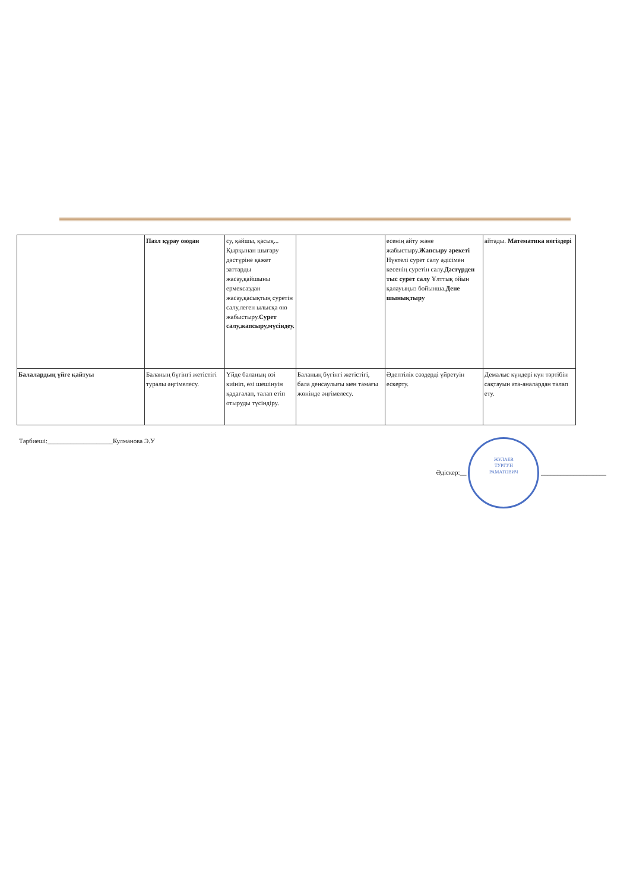| | Пазл құрау оюдан | су, қайшы, қасық... Қырқынан шығару дәстүріне қажет заттарды жасау,қайшыны ермексаздан жасау,қасықтың суретін салу,леген ылысқа ою жабыстыру. Сурет салу,жапсыру,мүсіндеу. | | есенің айту және жабыстыру. Жапсыру әрекеті Нүктелі сурет салу әдісімен кесенің суретін салу. Дәстүрден тыс сурет салу Ұлттық ойын қалауыңыз бойынша. Дене шынықтыру | айтады. Математика негіздері |
| Балалардың үйге қайтуы | Баланың бүгінгі жетістігі туралы әңгімелесу. | Үйде баланың өзі киініп, өзі шешінуін қадағалап, талап етіп отыруды түсіндіру. | Баланың бүгінгі жетістігі, бала денсаулығы мен тамағы жөнінде әңгімелесу. | Әдептілік сөздерді үйретуін ескерту. | Демалыс күндері күн тәртібін сақтауын ата-аналардан талап ету. |
Тәрбиеші:____________________Кулманова Э.У
Әдіскер:__ ЖУЛАЕВ
ТУРГУН
РАМАТОВИЧ ____________________